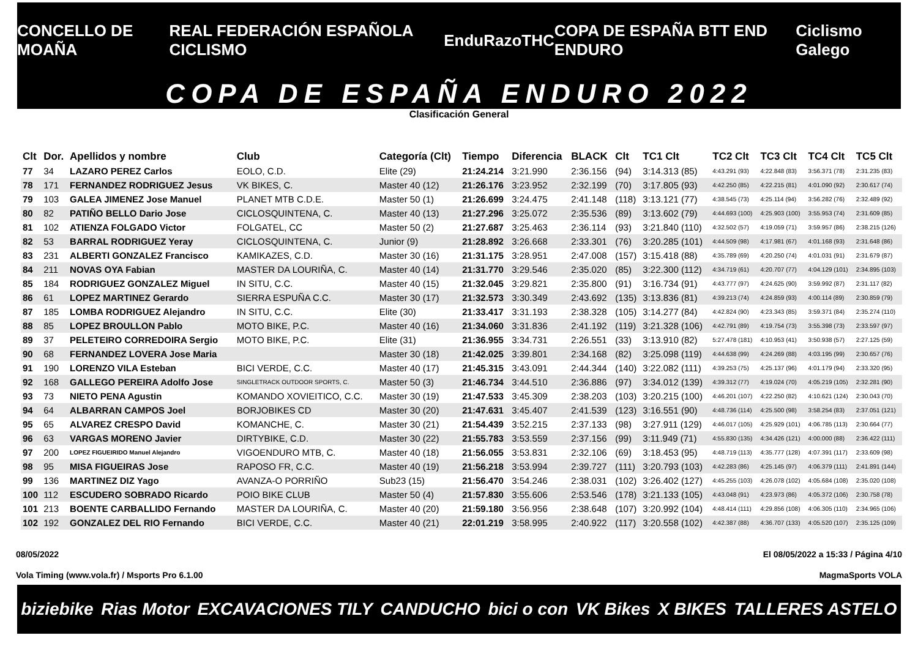CONCELLO DE MOAÑA REAL FEDERACIÓN ESPAÑOLA CICLISMO EnduRazo THC COPA DE ESPAÑA BTT END ENDURO Ciclismo Galego
COPA DE ESPAÑA ENDURO 2022
Clasificación General
| Clt | Dor. | Apellidos y nombre | Club | Categoría (Clt) | Tiempo | Diferencia | BLACK | Clt | TC1 Clt | TC2 Clt | TC3 Clt | TC4 Clt | TC5 Clt |
| --- | --- | --- | --- | --- | --- | --- | --- | --- | --- | --- | --- | --- | --- |
| 77 | 34 | LAZARO PEREZ Carlos | EOLO, C.D. | Elite (29) | 21:24.214 | 3:21.990 | 2:36.156 | (94) | 3:14.313 (85) | 4:43.291 (93) | 4:22.848 (83) | 3:56.371 (78) | 2:31.235 (83) |
| 78 | 171 | FERNANDEZ RODRIGUEZ Jesus | VK BIKES, C. | Master 40 (12) | 21:26.176 | 3:23.952 | 2:32.199 | (70) | 3:17.805 (93) | 4:42.250 (85) | 4:22.215 (81) | 4:01.090 (92) | 2:30.617 (74) |
| 79 | 103 | GALEA JIMENEZ Jose Manuel | PLANET MTB C.D.E. | Master 50 (1) | 21:26.699 | 3:24.475 | 2:41.148 | (118) | 3:13.121 (77) | 4:38.545 (73) | 4:25.114 (94) | 3:56.282 (76) | 2:32.489 (92) |
| 80 | 82 | PATIÑO BELLO Dario Jose | CICLOSQUINTENA, C. | Master 40 (13) | 21:27.296 | 3:25.072 | 2:35.536 | (89) | 3:13.602 (79) | 4:44.693 (100) | 4:25.903 (100) | 3:55.953 (74) | 2:31.609 (85) |
| 81 | 102 | ATIENZA FOLGADO Victor | FOLGATEL, CC | Master 50 (2) | 21:27.687 | 3:25.463 | 2:36.114 | (93) | 3:21.840 (110) | 4:32.502 (57) | 4:19.059 (71) | 3:59.957 (86) | 2:38.215 (126) |
| 82 | 53 | BARRAL RODRIGUEZ Yeray | CICLOSQUINTENA, C. | Junior (9) | 21:28.892 | 3:26.668 | 2:33.301 | (76) | 3:20.285 (101) | 4:44.509 (98) | 4:17.981 (67) | 4:01.168 (93) | 2:31.648 (86) |
| 83 | 231 | ALBERTI GONZALEZ Francisco | KAMIKAZES, C.D. | Master 30 (16) | 21:31.175 | 3:28.951 | 2:47.008 | (157) | 3:15.418 (88) | 4:35.789 (69) | 4:20.250 (74) | 4:01.031 (91) | 2:31.679 (87) |
| 84 | 211 | NOVAS OYA Fabian | MASTER DA LOURIÑA, C. | Master 40 (14) | 21:31.770 | 3:29.546 | 2:35.020 | (85) | 3:22.300 (112) | 4:34.719 (61) | 4:20.707 (77) | 4:04.129 (101) | 2:34.895 (103) |
| 85 | 184 | RODRIGUEZ GONZALEZ Miguel | IN SITU, C.C. | Master 40 (15) | 21:32.045 | 3:29.821 | 2:35.800 | (91) | 3:16.734 (91) | 4:43.777 (97) | 4:24.625 (90) | 3:59.992 (87) | 2:31.117 (82) |
| 86 | 61 | LOPEZ MARTINEZ Gerardo | SIERRA ESPUÑA C.C. | Master 30 (17) | 21:32.573 | 3:30.349 | 2:43.692 | (135) | 3:13.836 (81) | 4:39.213 (74) | 4:24.859 (93) | 4:00.114 (89) | 2:30.859 (79) |
| 87 | 185 | LOMBA RODRIGUEZ Alejandro | IN SITU, C.C. | Elite (30) | 21:33.417 | 3:31.193 | 2:38.328 | (105) | 3:14.277 (84) | 4:42.824 (90) | 4:23.343 (85) | 3:59.371 (84) | 2:35.274 (110) |
| 88 | 85 | LOPEZ BROULLON Pablo | MOTO BIKE, P.C. | Master 40 (16) | 21:34.060 | 3:31.836 | 2:41.192 | (119) | 3:21.328 (106) | 4:42.791 (89) | 4:19.754 (73) | 3:55.398 (73) | 2:33.597 (97) |
| 89 | 37 | PELETEIRO CORREDOIRA Sergio | MOTO BIKE, P.C. | Elite (31) | 21:36.955 | 3:34.731 | 2:26.551 | (33) | 3:13.910 (82) | 5:27.478 (181) | 4:10.953 (41) | 3:50.938 (57) | 2:27.125 (59) |
| 90 | 68 | FERNANDEZ LOVERA Jose Maria | | Master 30 (18) | 21:42.025 | 3:39.801 | 2:34.168 | (82) | 3:25.098 (119) | 4:44.638 (99) | 4:24.269 (88) | 4:03.195 (99) | 2:30.657 (76) |
| 91 | 190 | LORENZO VILA Esteban | BICI VERDE, C.C. | Master 40 (17) | 21:45.315 | 3:43.091 | 2:44.344 | (140) | 3:22.082 (111) | 4:39.253 (75) | 4:25.137 (96) | 4:01.179 (94) | 2:33.320 (95) |
| 92 | 168 | GALLEGO PEREIRA Adolfo Jose | SINGLETRACK OUTDOOR SPORTS, C. | Master 50 (3) | 21:46.734 | 3:44.510 | 2:36.886 | (97) | 3:34.012 (139) | 4:39.312 (77) | 4:19.024 (70) | 4:05.219 (105) | 2:32.281 (90) |
| 93 | 73 | NIETO PENA Agustin | KOMANDO XOVIEITICO, C.C. | Master 30 (19) | 21:47.533 | 3:45.309 | 2:38.203 | (103) | 3:20.215 (100) | 4:46.201 (107) | 4:22.250 (82) | 4:10.621 (124) | 2:30.043 (70) |
| 94 | 64 | ALBARRAN CAMPOS Joel | BORJOBIKES CD | Master 30 (20) | 21:47.631 | 3:45.407 | 2:41.539 | (123) | 3:16.551 (90) | 4:48.736 (114) | 4:25.500 (98) | 3:58.254 (83) | 2:37.051 (121) |
| 95 | 65 | ALVAREZ CRESPO David | KOMANCHE, C. | Master 30 (21) | 21:54.439 | 3:52.215 | 2:37.133 | (98) | 3:27.911 (129) | 4:46.017 (105) | 4:25.929 (101) | 4:06.785 (113) | 2:30.664 (77) |
| 96 | 63 | VARGAS MORENO Javier | DIRTYBIKE, C.D. | Master 30 (22) | 21:55.783 | 3:53.559 | 2:37.156 | (99) | 3:11.949 (71) | 4:55.830 (135) | 4:34.426 (121) | 4:00.000 (88) | 2:36.422 (111) |
| 97 | 200 | LOPEZ FIGUEIRIDO Manuel Alejandro | VIGOENDURO MTB, C. | Master 40 (18) | 21:56.055 | 3:53.831 | 2:32.106 | (69) | 3:18.453 (95) | 4:48.719 (113) | 4:35.777 (128) | 4:07.391 (117) | 2:33.609 (98) |
| 98 | 95 | MISA FIGUEIRAS Jose | RAPOSO FR, C.C. | Master 40 (19) | 21:56.218 | 3:53.994 | 2:39.727 | (111) | 3:20.793 (103) | 4:42.283 (86) | 4:25.145 (97) | 4:06.379 (111) | 2:41.891 (144) |
| 99 | 136 | MARTINEZ DIZ Yago | AVANZA-O PORRIÑO | Sub23 (15) | 21:56.470 | 3:54.246 | 2:38.031 | (102) | 3:26.402 (127) | 4:45.255 (103) | 4:26.078 (102) | 4:05.684 (108) | 2:35.020 (108) |
| 100 | 112 | ESCUDERO SOBRADO Ricardo | POIO BIKE CLUB | Master 50 (4) | 21:57.830 | 3:55.606 | 2:53.546 | (178) | 3:21.133 (105) | 4:43.048 (91) | 4:23.973 (86) | 4:05.372 (106) | 2:30.758 (78) |
| 101 | 213 | BOENTE CARBALLIDO Fernando | MASTER DA LOURIÑA, C. | Master 40 (20) | 21:59.180 | 3:56.956 | 2:38.648 | (107) | 3:20.992 (104) | 4:48.414 (111) | 4:29.856 (108) | 4:06.305 (110) | 2:34.965 (106) |
| 102 | 192 | GONZALEZ DEL RIO Fernando | BICI VERDE, C.C. | Master 40 (21) | 22:01.219 | 3:58.995 | 2:40.922 | (117) | 3:20.558 (102) | 4:42.387 (88) | 4:36.707 (133) | 4:05.520 (107) | 2:35.125 (109) |
08/05/2022 El 08/05/2022 a 15:33 / Página 4/10
Vola Timing (www.vola.fr) / Msports Pro 6.1.00 MagmaSports VOLA
biziebike Rias Motor EXCAVACIONES TILY CANDUCHO bici o con VK Bikes X BIKES TALLERES ASTELO